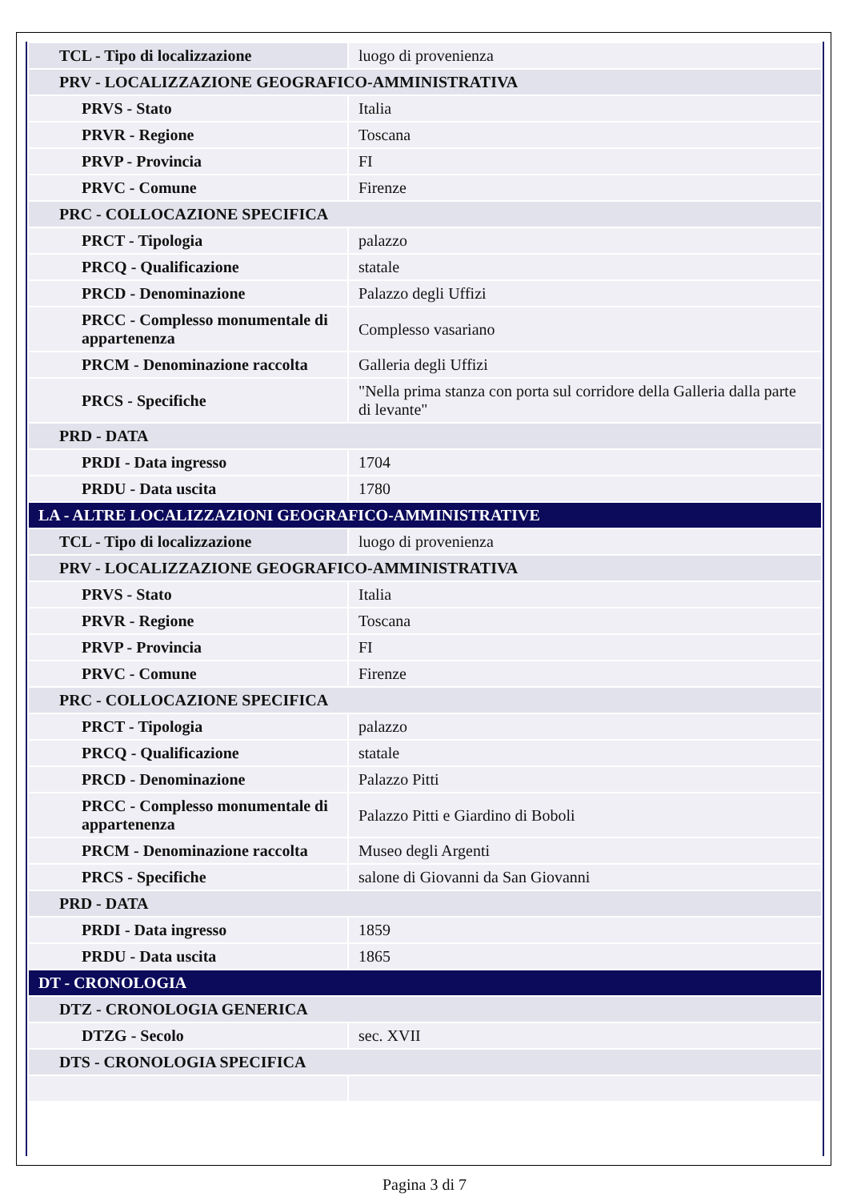| TCL - Tipo di localizzazione | luogo di provenienza |
| PRV - LOCALIZZAZIONE GEOGRAFICO-AMMINISTRATIVA | |
| PRVS - Stato | Italia |
| PRVR - Regione | Toscana |
| PRVP - Provincia | FI |
| PRVC - Comune | Firenze |
| PRC - COLLOCAZIONE SPECIFICA | |
| PRCT - Tipologia | palazzo |
| PRCQ - Qualificazione | statale |
| PRCD - Denominazione | Palazzo degli Uffizi |
| PRCC - Complesso monumentale di appartenenza | Complesso vasariano |
| PRCM - Denominazione raccolta | Galleria degli Uffizi |
| PRCS - Specifiche | "Nella prima stanza con porta sul corridore della Galleria dalla parte di levante" |
| PRD - DATA | |
| PRDI - Data ingresso | 1704 |
| PRDU - Data uscita | 1780 |
| LA - ALTRE LOCALIZZAZIONI GEOGRAFICO-AMMINISTRATIVE | |
| TCL - Tipo di localizzazione | luogo di provenienza |
| PRV - LOCALIZZAZIONE GEOGRAFICO-AMMINISTRATIVA | |
| PRVS - Stato | Italia |
| PRVR - Regione | Toscana |
| PRVP - Provincia | FI |
| PRVC - Comune | Firenze |
| PRC - COLLOCAZIONE SPECIFICA | |
| PRCT - Tipologia | palazzo |
| PRCQ - Qualificazione | statale |
| PRCD - Denominazione | Palazzo Pitti |
| PRCC - Complesso monumentale di appartenenza | Palazzo Pitti e Giardino di Boboli |
| PRCM - Denominazione raccolta | Museo degli Argenti |
| PRCS - Specifiche | salone di Giovanni da San Giovanni |
| PRD - DATA | |
| PRDI - Data ingresso | 1859 |
| PRDU - Data uscita | 1865 |
| DT - CRONOLOGIA | |
| DTZ - CRONOLOGIA GENERICA | |
| DTZG - Secolo | sec. XVII |
| DTS - CRONOLOGIA SPECIFICA | |
Pagina 3 di 7